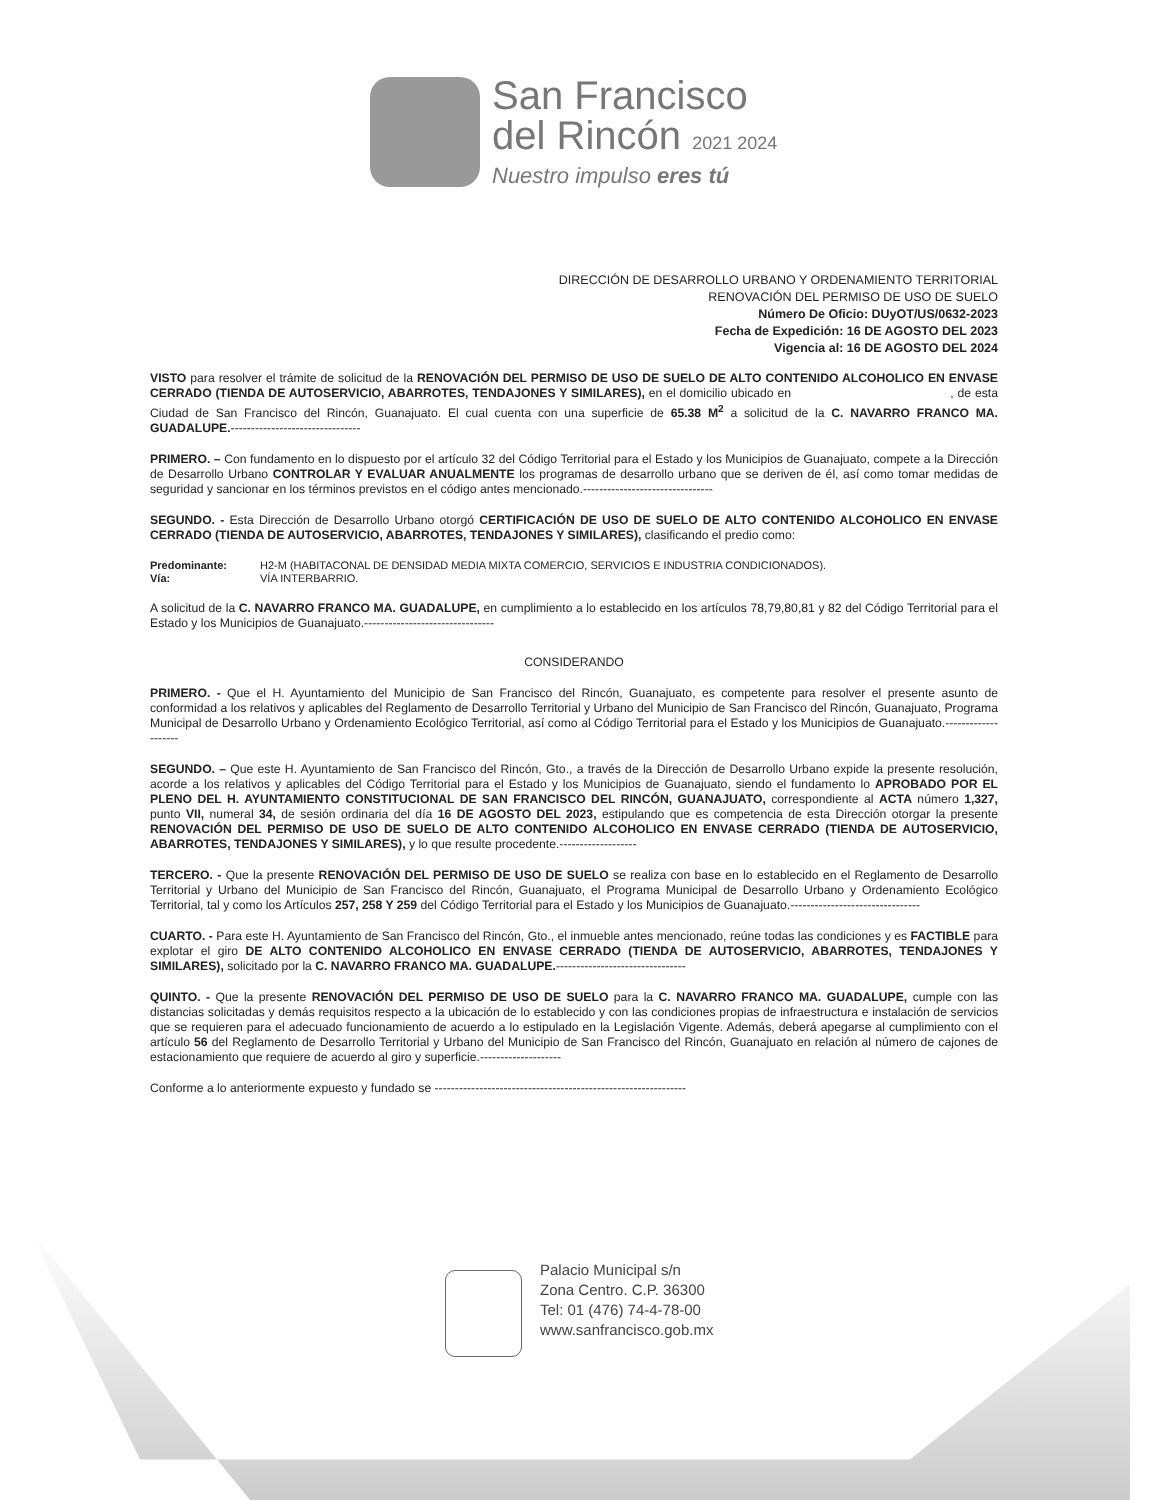San Francisco
del Rincón 2021 2024
Nuestro impulso eres tú
DIRECCIÓN DE DESARROLLO URBANO Y ORDENAMIENTO TERRITORIAL
RENOVACIÓN DEL PERMISO DE USO DE SUELO
Número De Oficio: DUyOT/US/0632-2023
Fecha de Expedición: 16 DE AGOSTO DEL 2023
Vigencia al: 16 DE AGOSTO DEL 2024
VISTO para resolver el trámite de solicitud de la RENOVACIÓN DEL PERMISO DE USO DE SUELO DE ALTO CONTENIDO ALCOHOLICO EN ENVASE CERRADO (TIENDA DE AUTOSERVICIO, ABARROTES, TENDAJONES Y SIMILARES), en el domicilio ubicado en , de esta Ciudad de San Francisco del Rincón, Guanajuato. El cual cuenta con una superficie de 65.38 M<sup>2</sup> a solicitud de la C. NAVARRO FRANCO MA. GUADALUPE.--------------------------------
PRIMERO. – Con fundamento en lo dispuesto por el artículo 32 del Código Territorial para el Estado y los Municipios de Guanajuato, compete a la Dirección de Desarrollo Urbano CONTROLAR Y EVALUAR ANUALMENTE los programas de desarrollo urbano que se deriven de él, así como tomar medidas de seguridad y sancionar en los términos previstos en el código antes mencionado.--------------------------------
SEGUNDO. - Esta Dirección de Desarrollo Urbano otorgó CERTIFICACIÓN DE USO DE SUELO DE ALTO CONTENIDO ALCOHOLICO EN ENVASE CERRADO (TIENDA DE AUTOSERVICIO, ABARROTES, TENDAJONES Y SIMILARES), clasificando el predio como:
Predominante: H2-M (HABITACONAL DE DENSIDAD MEDIA MIXTA COMERCIO, SERVICIOS E INDUSTRIA CONDICIONADOS). Vía: VÍA INTERBARRIO.
A solicitud de la C. NAVARRO FRANCO MA. GUADALUPE, en cumplimiento a lo establecido en los artículos 78,79,80,81 y 82 del Código Territorial para el Estado y los Municipios de Guanajuato.--------------------------------
CONSIDERANDO
PRIMERO. - Que el H. Ayuntamiento del Municipio de San Francisco del Rincón, Guanajuato, es competente para resolver el presente asunto de conformidad a los relativos y aplicables del Reglamento de Desarrollo Territorial y Urbano del Municipio de San Francisco del Rincón, Guanajuato, Programa Municipal de Desarrollo Urbano y Ordenamiento Ecológico Territorial, así como al Código Territorial para el Estado y los Municipios de Guanajuato.--------------------
SEGUNDO. – Que este H. Ayuntamiento de San Francisco del Rincón, Gto., a través de la Dirección de Desarrollo Urbano expide la presente resolución, acorde a los relativos y aplicables del Código Territorial para el Estado y los Municipios de Guanajuato, siendo el fundamento lo APROBADO POR EL PLENO DEL H. AYUNTAMIENTO CONSTITUCIONAL DE SAN FRANCISCO DEL RINCÓN, GUANAJUATO, correspondiente al ACTA número 1,327, punto VII, numeral 34, de sesión ordinaria del día 16 DE AGOSTO DEL 2023, estipulando que es competencia de esta Dirección otorgar la presente RENOVACIÓN DEL PERMISO DE USO DE SUELO DE ALTO CONTENIDO ALCOHOLICO EN ENVASE CERRADO (TIENDA DE AUTOSERVICIO, ABARROTES, TENDAJONES Y SIMILARES), y lo que resulte procedente.-------------------
TERCERO. - Que la presente RENOVACIÓN DEL PERMISO DE USO DE SUELO se realiza con base en lo establecido en el Reglamento de Desarrollo Territorial y Urbano del Municipio de San Francisco del Rincón, Guanajuato, el Programa Municipal de Desarrollo Urbano y Ordenamiento Ecológico Territorial, tal y como los Artículos 257, 258 Y 259 del Código Territorial para el Estado y los Municipios de Guanajuato.--------------------------------
CUARTO. - Para este H. Ayuntamiento de San Francisco del Rincón, Gto., el inmueble antes mencionado, reúne todas las condiciones y es FACTIBLE para explotar el giro DE ALTO CONTENIDO ALCOHOLICO EN ENVASE CERRADO (TIENDA DE AUTOSERVICIO, ABARROTES, TENDAJONES Y SIMILARES), solicitado por la C. NAVARRO FRANCO MA. GUADALUPE.--------------------------------
QUINTO. - Que la presente RENOVACIÓN DEL PERMISO DE USO DE SUELO para la C. NAVARRO FRANCO MA. GUADALUPE, cumple con las distancias solicitadas y demás requisitos respecto a la ubicación de lo establecido y con las condiciones propias de infraestructura e instalación de servicios que se requieren para el adecuado funcionamiento de acuerdo a lo estipulado en la Legislación Vigente. Además, deberá apegarse al cumplimiento con el artículo 56 del Reglamento de Desarrollo Territorial y Urbano del Municipio de San Francisco del Rincón, Guanajuato en relación al número de cajones de estacionamiento que requiere de acuerdo al giro y superficie.--------------------
Conforme a lo anteriormente expuesto y fundado se --------------------------------------------------------------
Palacio Municipal s/n
Zona Centro. C.P. 36300
Tel: 01 (476) 74-4-78-00
www.sanfrancisco.gob.mx